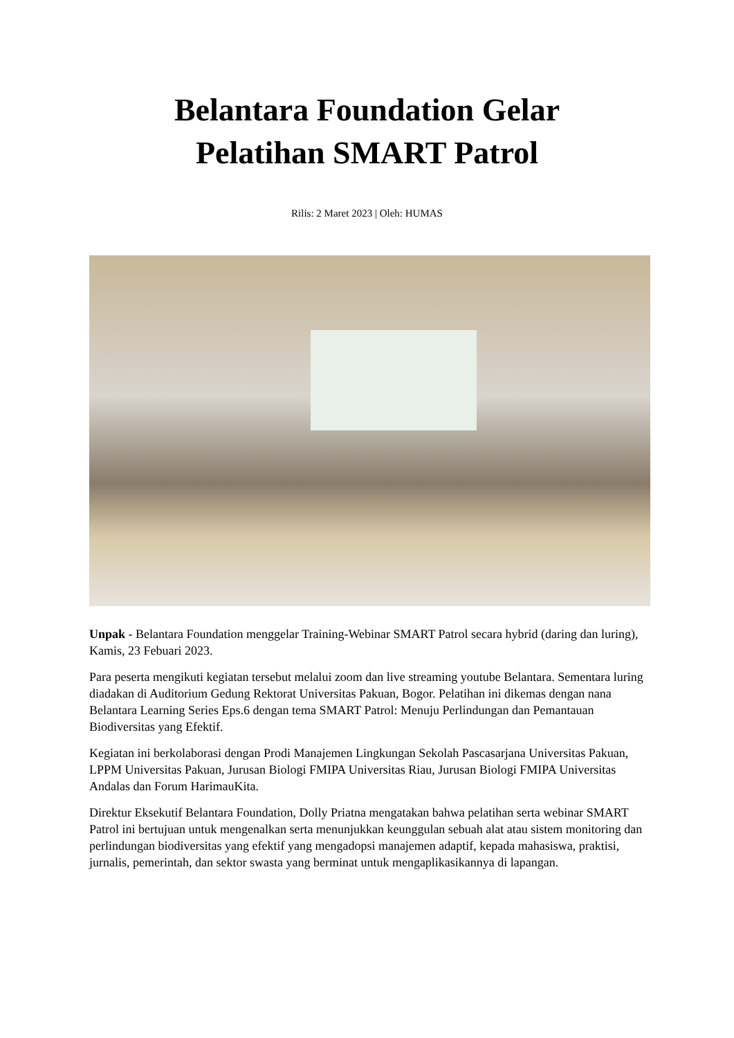Belantara Foundation Gelar
Pelatihan SMART Patrol
Rilis: 2 Maret 2023 | Oleh: HUMAS
Unpak - Belantara Foundation menggelar Training-Webinar SMART Patrol secara hybrid (daring dan luring), Kamis, 23 Febuari 2023.
Para peserta mengikuti kegiatan tersebut melalui zoom dan live streaming youtube Belantara. Sementara luring diadakan di Auditorium Gedung Rektorat Universitas Pakuan, Bogor. Pelatihan ini dikemas dengan nana Belantara Learning Series Eps.6 dengan tema SMART Patrol: Menuju Perlindungan dan Pemantauan Biodiversitas yang Efektif.
Kegiatan ini berkolaborasi dengan Prodi Manajemen Lingkungan Sekolah Pascasarjana Universitas Pakuan, LPPM Universitas Pakuan, Jurusan Biologi FMIPA Universitas Riau, Jurusan Biologi FMIPA Universitas Andalas dan Forum HarimauKita.
Direktur Eksekutif Belantara Foundation, Dolly Priatna mengatakan bahwa pelatihan serta webinar SMART Patrol ini bertujuan untuk mengenalkan serta menunjukkan keunggulan sebuah alat atau sistem monitoring dan perlindungan biodiversitas yang efektif yang mengadopsi manajemen adaptif, kepada mahasiswa, praktisi, jurnalis, pemerintah, dan sektor swasta yang berminat untuk mengaplikasikannya di lapangan.